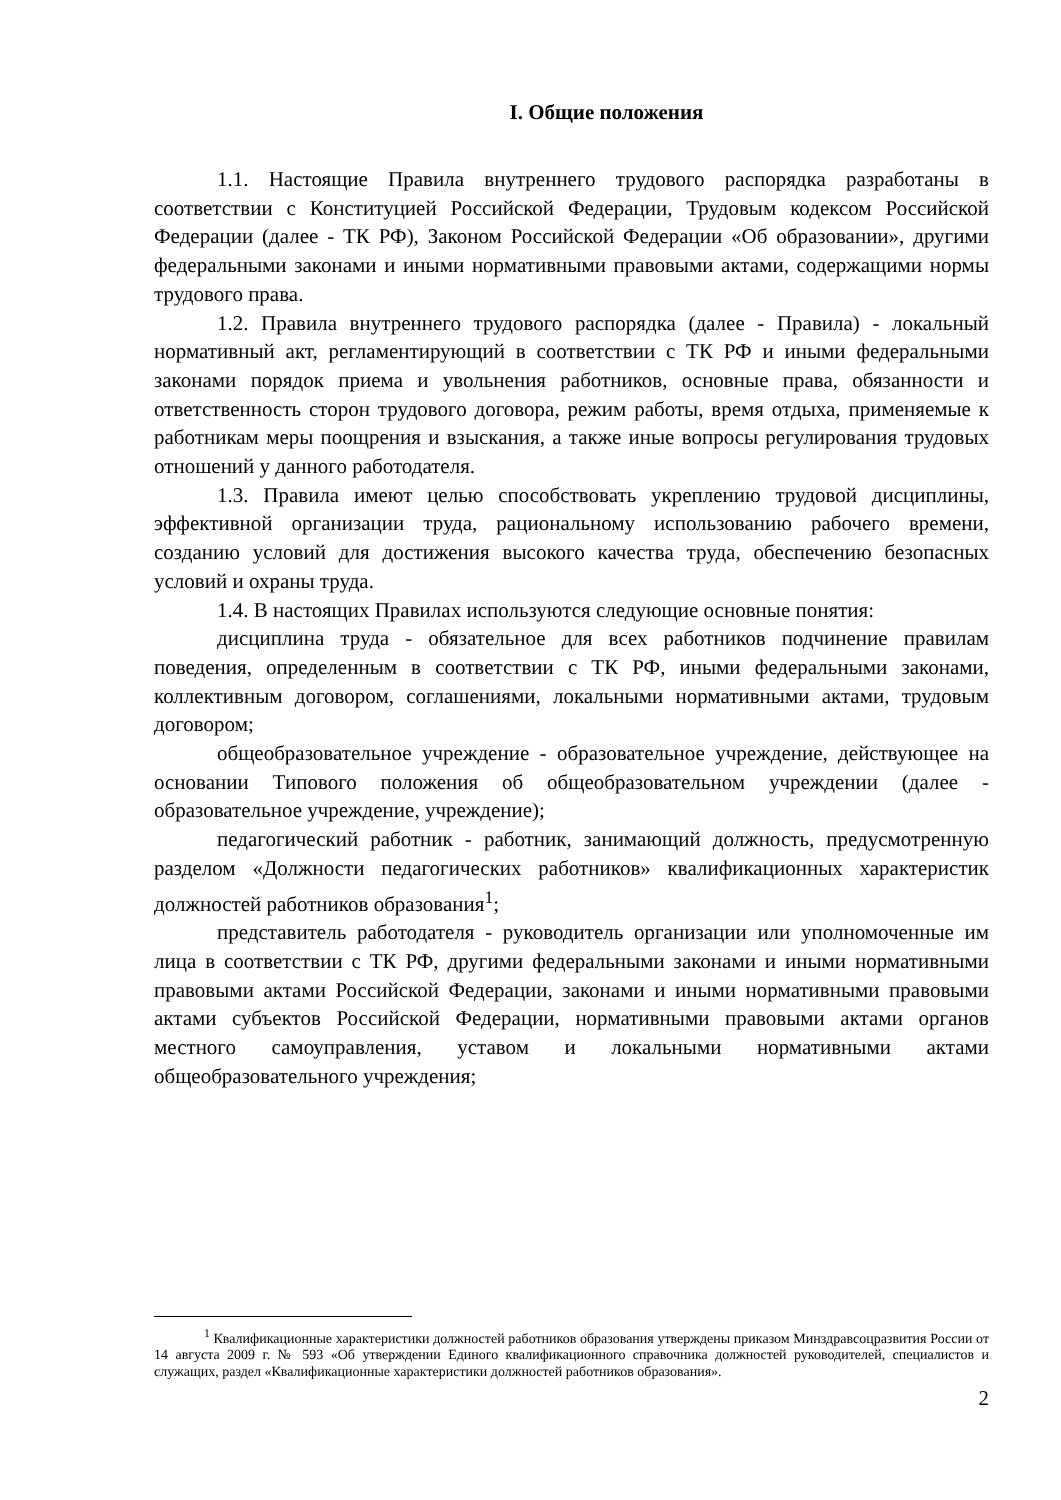I. Общие положения
1.1. Настоящие Правила внутреннего трудового распорядка разработаны в соответствии с Конституцией Российской Федерации, Трудовым кодексом Российской Федерации (далее - ТК РФ), Законом Российской Федерации «Об образовании», другими федеральными законами и иными нормативными правовыми актами, содержащими нормы трудового права.
1.2. Правила внутреннего трудового распорядка (далее - Правила) - локальный нормативный акт, регламентирующий в соответствии с ТК РФ и иными федеральными законами порядок приема и увольнения работников, основные права, обязанности и ответственность сторон трудового договора, режим работы, время отдыха, применяемые к работникам меры поощрения и взыскания, а также иные вопросы регулирования трудовых отношений у данного работодателя.
1.3. Правила имеют целью способствовать укреплению трудовой дисциплины, эффективной организации труда, рациональному использованию рабочего времени, созданию условий для достижения высокого качества труда, обеспечению безопасных условий и охраны труда.
1.4. В настоящих Правилах используются следующие основные понятия:
дисциплина труда - обязательное для всех работников подчинение правилам поведения, определенным в соответствии с ТК РФ, иными федеральными законами, коллективным договором, соглашениями, локальными нормативными актами, трудовым договором;
общеобразовательное учреждение - образовательное учреждение, действующее на основании Типового положения об общеобразовательном учреждении (далее - образовательное учреждение, учреждение);
педагогический работник - работник, занимающий должность, предусмотренную разделом «Должности педагогических работников» квалификационных характеристик должностей работников образования<sup>1</sup>;
представитель работодателя - руководитель организации или уполномоченные им лица в соответствии с ТК РФ, другими федеральными законами и иными нормативными правовыми актами Российской Федерации, законами и иными нормативными правовыми актами субъектов Российской Федерации, нормативными правовыми актами органов местного самоуправления, уставом и локальными нормативными актами общеобразовательного учреждения;
<sup>1</sup> Квалификационные характеристики должностей работников образования утверждены приказом Минздравсоцразвития России от 14 августа 2009 г. № 593 «Об утверждении Единого квалификационного справочника должностей руководителей, специалистов и служащих, раздел «Квалификационные характеристики должностей работников образования».
2